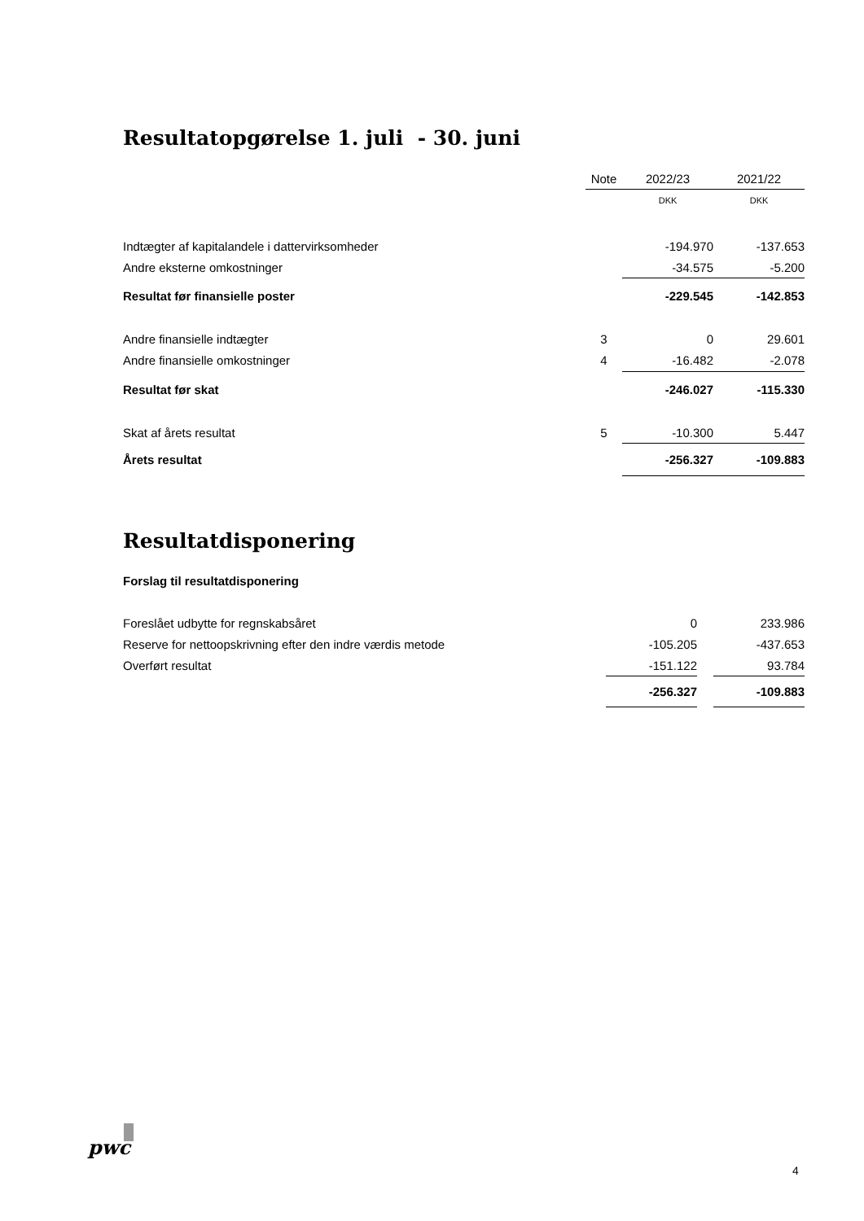Resultatopgørelse 1. juli - 30. juni
| | Note | | 2022/23 | | 2021/22 |
| --- | --- | --- | --- | --- | --- |
| | | | DKK | | DKK |
| Indtægter af kapitalandele i dattervirksomheder | | | -194.970 | | -137.653 |
| Andre eksterne omkostninger | | | -34.575 | | -5.200 |
| Resultat før finansielle poster | | | -229.545 | | -142.853 |
| Andre finansielle indtægter | 3 | | 0 | | 29.601 |
| Andre finansielle omkostninger | 4 | | -16.482 | | -2.078 |
| Resultat før skat | | | -246.027 | | -115.330 |
| Skat af årets resultat | 5 | | -10.300 | | 5.447 |
| Årets resultat | | | -256.327 | | -109.883 |
Resultatdisponering
Forslag til resultatdisponering
| Foreslået udbytte for regnskabsåret | | 0 | | 233.986 |
| Reserve for nettoopskrivning efter den indre værdis metode | | -105.205 | | -437.653 |
| Overført resultat | | -151.122 | | 93.784 |
| | | -256.327 | | -109.883 |
pwc
4